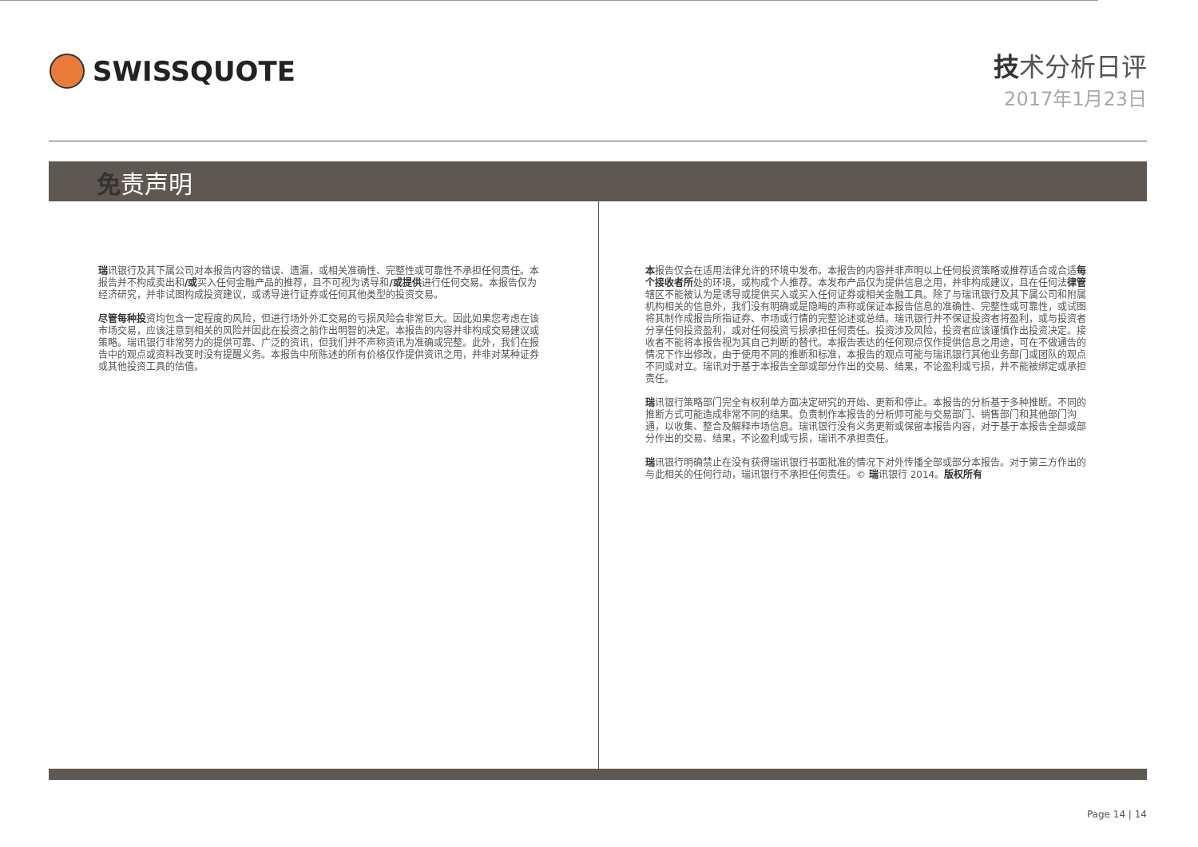SWISSQUOTE
技术分析日评
2017年1月23日
免责声明
瑞讯银行及其下属公司对本报告内容的错误、遗漏，或相关准确性、完整性或可靠性不承担任何责任。本报告并不构成卖出和/或买入任何金融产品的推荐，且不可视为诱导和/或提供进行任何交易。本报告仅为经济研究，并非试图构成投资建议，或诱导进行证券或任何其他类型的投资交易。
尽管每种投资均包含一定程度的风险，但进行场外外汇交易的亏损风险会非常巨大。因此如果您考虑在该市场交易，应该注意到相关的风险并因此在投资之前作出明智的决定。本报告的内容并非构成交易建议或策略。瑞讯银行非常努力的提供可靠、广泛的资讯，但我们并不声称资讯为准确或完整。此外，我们在报告中的观点或资料改变时没有提醒义务。本报告中所陈述的所有价格仅作提供资讯之用，并非对某种证券或其他投资工具的估值。
本报告仅会在适用法律允许的环境中发布。本报告的内容并非声明以上任何投资策略或推荐适合或合适每个接收者所处的环境，或构成个人推荐。本发布产品仅为提供信息之用，并非构成建议，且在任何法律管辖区不能被认为是诱导或提供买入或买入任何证券或相关金融工具。除了与瑞讯银行及其下属公司和附属机构相关的信息外，我们没有明确或是隐晦的声称或保证本报告信息的准确性、完整性或可靠性，或试图将其制作成报告所指证券、市场或行情的完整论述或总结。瑞讯银行并不保证投资者将盈利，或与投资者分享任何投资盈利，或对任何投资亏损承担任何责任。投资涉及风险，投资者应该谨慎作出投资决定。接收者不能将本报告视为其自己判断的替代。本报告表达的任何观点仅作提供信息之用途，可在不做通告的情况下作出修改，由于使用不同的推断和标准，本报告的观点可能与瑞讯银行其他业务部门或团队的观点不同或对立。瑞讯对于基于本报告全部或部分作出的交易、结果，不论盈利或亏损，并不能被绑定或承担责任。
瑞讯银行策略部门完全有权利单方面决定研究的开始、更新和停止。本报告的分析基于多种推断。不同的推断方式可能造成非常不同的结果。负责制作本报告的分析师可能与交易部门、销售部门和其他部门沟通，以收集、整合及解释市场信息。瑞讯银行没有义务更新或保留本报告内容，对于基于本报告全部或部分作出的交易、结果，不论盈利或亏损，瑞讯不承担责任。
瑞讯银行明确禁止在没有获得瑞讯银行书面批准的情况下对外传播全部或部分本报告。对于第三方作出的与此相关的任何行动，瑞讯银行不承担任何责任。© 瑞讯银行 2014。版权所有
Page 14 | 14